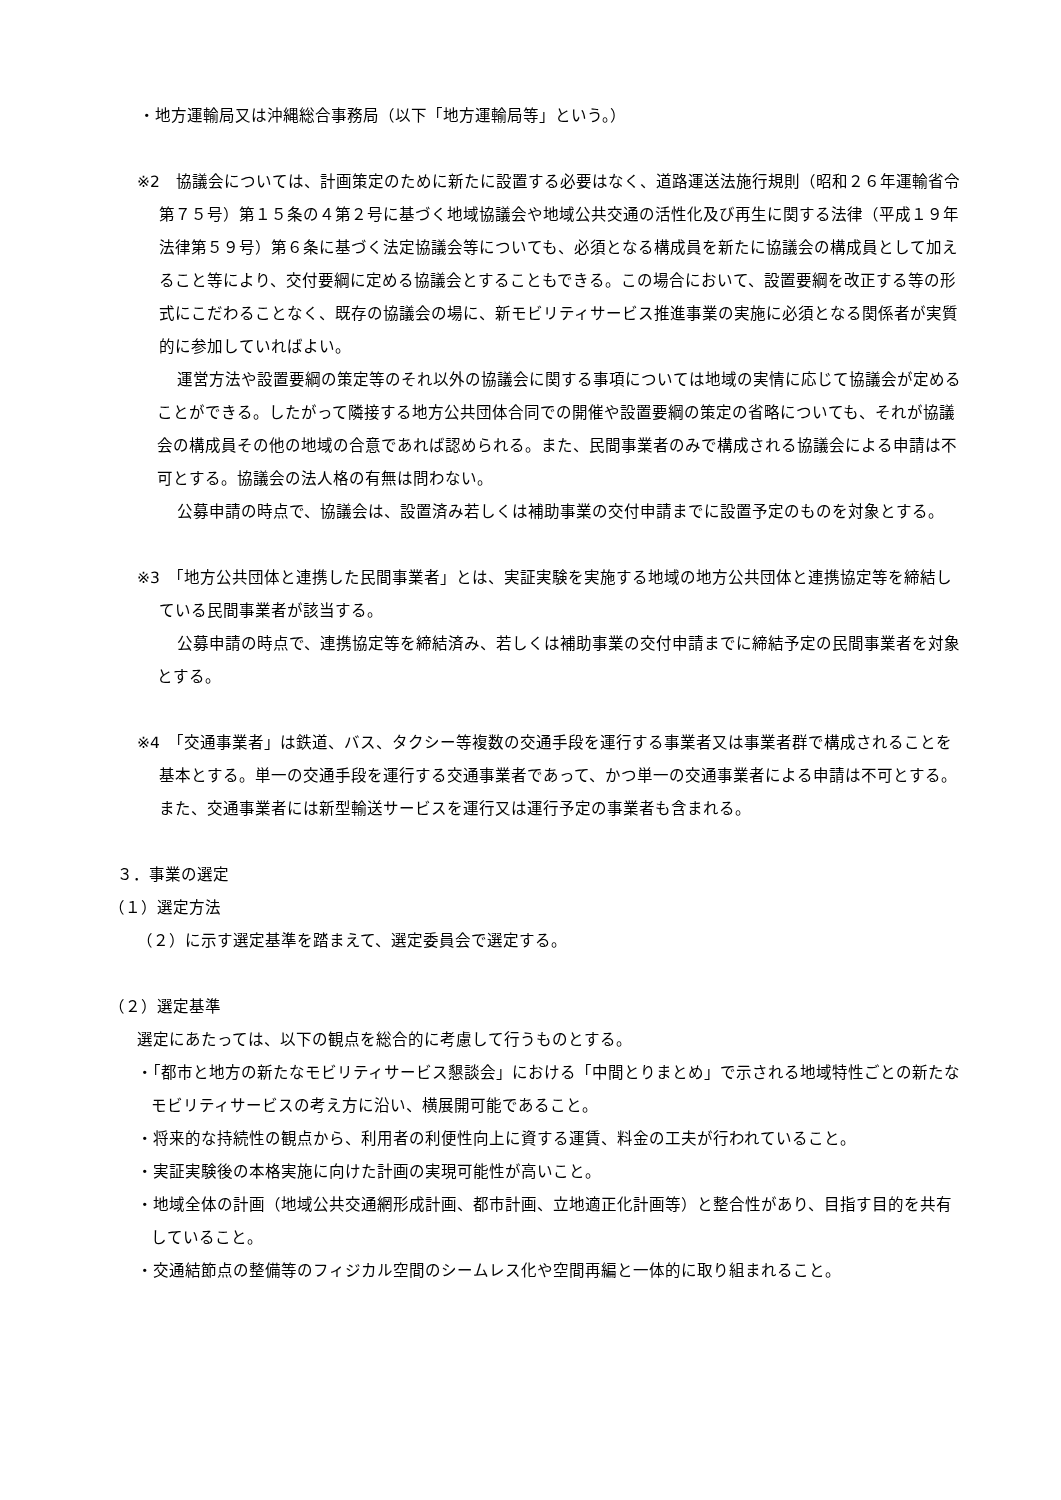・地方運輸局又は沖縄総合事務局（以下「地方運輸局等」という。）
※2　協議会については、計画策定のために新たに設置する必要はなく、道路運送法施行規則（昭和２６年運輸省令第７５号）第１５条の４第２号に基づく地域協議会や地域公共交通の活性化及び再生に関する法律（平成１９年法律第５９号）第６条に基づく法定協議会等についても、必須となる構成員を新たに協議会の構成員として加えること等により、交付要綱に定める協議会とすることもできる。この場合において、設置要綱を改正する等の形式にこだわることなく、既存の協議会の場に、新モビリティサービス推進事業の実施に必須となる関係者が実質的に参加していればよい。
運営方法や設置要綱の策定等のそれ以外の協議会に関する事項については地域の実情に応じて協議会が定めることができる。したがって隣接する地方公共団体合同での開催や設置要綱の策定の省略についても、それが協議会の構成員その他の地域の合意であれば認められる。また、民間事業者のみで構成される協議会による申請は不可とする。協議会の法人格の有無は問わない。
公募申請の時点で、協議会は、設置済み若しくは補助事業の交付申請までに設置予定のものを対象とする。
※3　「地方公共団体と連携した民間事業者」とは、実証実験を実施する地域の地方公共団体と連携協定等を締結している民間事業者が該当する。
公募申請の時点で、連携協定等を締結済み、若しくは補助事業の交付申請までに締結予定の民間事業者を対象とする。
※4　「交通事業者」は鉄道、バス、タクシー等複数の交通手段を運行する事業者又は事業者群で構成されることを基本とする。単一の交通手段を運行する交通事業者であって、かつ単一の交通事業者による申請は不可とする。また、交通事業者には新型輸送サービスを運行又は運行予定の事業者も含まれる。
３．事業の選定
（１）選定方法
（２）に示す選定基準を踏まえて、選定委員会で選定する。
（２）選定基準
選定にあたっては、以下の観点を総合的に考慮して行うものとする。
・「都市と地方の新たなモビリティサービス懇談会」における「中間とりまとめ」で示される地域特性ごとの新たなモビリティサービスの考え方に沿い、横展開可能であること。
・将来的な持続性の観点から、利用者の利便性向上に資する運賃、料金の工夫が行われていること。
・実証実験後の本格実施に向けた計画の実現可能性が高いこと。
・地域全体の計画（地域公共交通網形成計画、都市計画、立地適正化計画等）と整合性があり、目指す目的を共有していること。
・交通結節点の整備等のフィジカル空間のシームレス化や空間再編と一体的に取り組まれること。